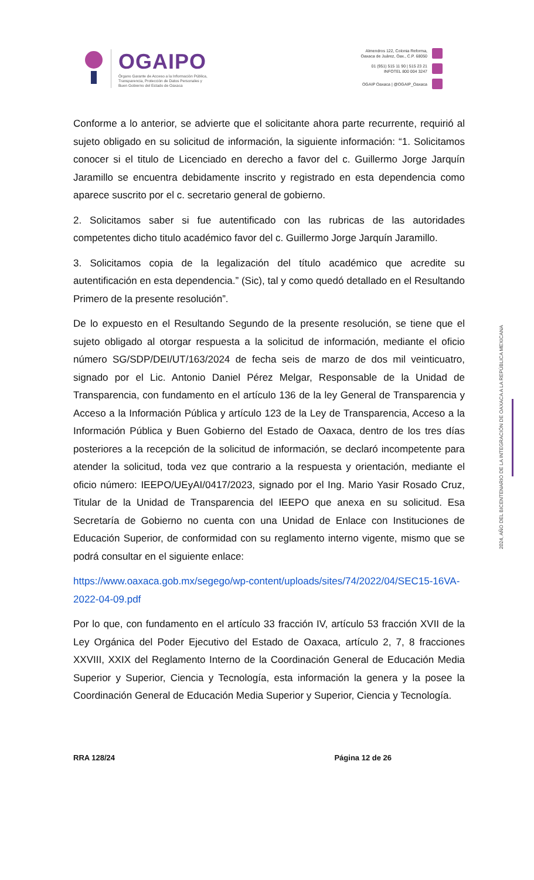OGAIPO
Órgano Garante de Acceso a la Información Pública,
Transparencia, Protección de Datos Personales y
Buen Gobierno del Estado de Oaxaca
Almendros 122, Colonia Reforma,
Oaxaca de Juárez, Oax., C.P. 68050
01 (951) 515 11 90 | 515 23 21
INFOTEL 800 004 3247
OGAIP Oaxaca | @OGAIP_Oaxaca
Conforme a lo anterior, se advierte que el solicitante ahora parte recurrente, requirió al sujeto obligado en su solicitud de información, la siguiente información: “1. Solicitamos conocer si el titulo de Licenciado en derecho a favor del c. Guillermo Jorge Jarquín Jaramillo se encuentra debidamente inscrito y registrado en esta dependencia como aparece suscrito por el c. secretario general de gobierno.
2. Solicitamos saber si fue autentificado con las rubricas de las autoridades competentes dicho titulo académico favor del c. Guillermo Jorge Jarquín Jaramillo.
3. Solicitamos copia de la legalización del título académico que acredite su autentificación en esta dependencia.” (Sic), tal y como quedó detallado en el Resultando Primero de la presente resolución”.
De lo expuesto en el Resultando Segundo de la presente resolución, se tiene que el sujeto obligado al otorgar respuesta a la solicitud de información, mediante el oficio número SG/SDP/DEI/UT/163/2024 de fecha seis de marzo de dos mil veinticuatro, signado por el Lic. Antonio Daniel Pérez Melgar, Responsable de la Unidad de Transparencia, con fundamento en el artículo 136 de la ley General de Transparencia y Acceso a la Información Pública y artículo 123 de la Ley de Transparencia, Acceso a la Información Pública y Buen Gobierno del Estado de Oaxaca, dentro de los tres días posteriores a la recepción de la solicitud de información, se declaró incompetente para atender la solicitud, toda vez que contrario a la respuesta y orientación, mediante el oficio número: IEEPO/UEyAI/0417/2023, signado por el Ing. Mario Yasir Rosado Cruz, Titular de la Unidad de Transparencia del IEEPO que anexa en su solicitud. Esa Secretaría de Gobierno no cuenta con una Unidad de Enlace con Instituciones de Educación Superior, de conformidad con su reglamento interno vigente, mismo que se podrá consultar en el siguiente enlace:
https://www.oaxaca.gob.mx/segego/wp-content/uploads/sites/74/2022/04/SEC15-16VA-2022-04-09.pdf
Por lo que, con fundamento en el artículo 33 fracción IV, artículo 53 fracción XVII de la Ley Orgánica del Poder Ejecutivo del Estado de Oaxaca, artículo 2, 7, 8 fracciones XXVIII, XXIX del Reglamento Interno de la Coordinación General de Educación Media Superior y Superior, Ciencia y Tecnología, esta información la genera y la posee la Coordinación General de Educación Media Superior y Superior, Ciencia y Tecnología.
RRA 128/24 Página 12 de 26
2024, AÑO DEL BICENTENARIO DE LA INTEGRACIÓN DE OAXACA A LA REPÚBLICA MEXICANA